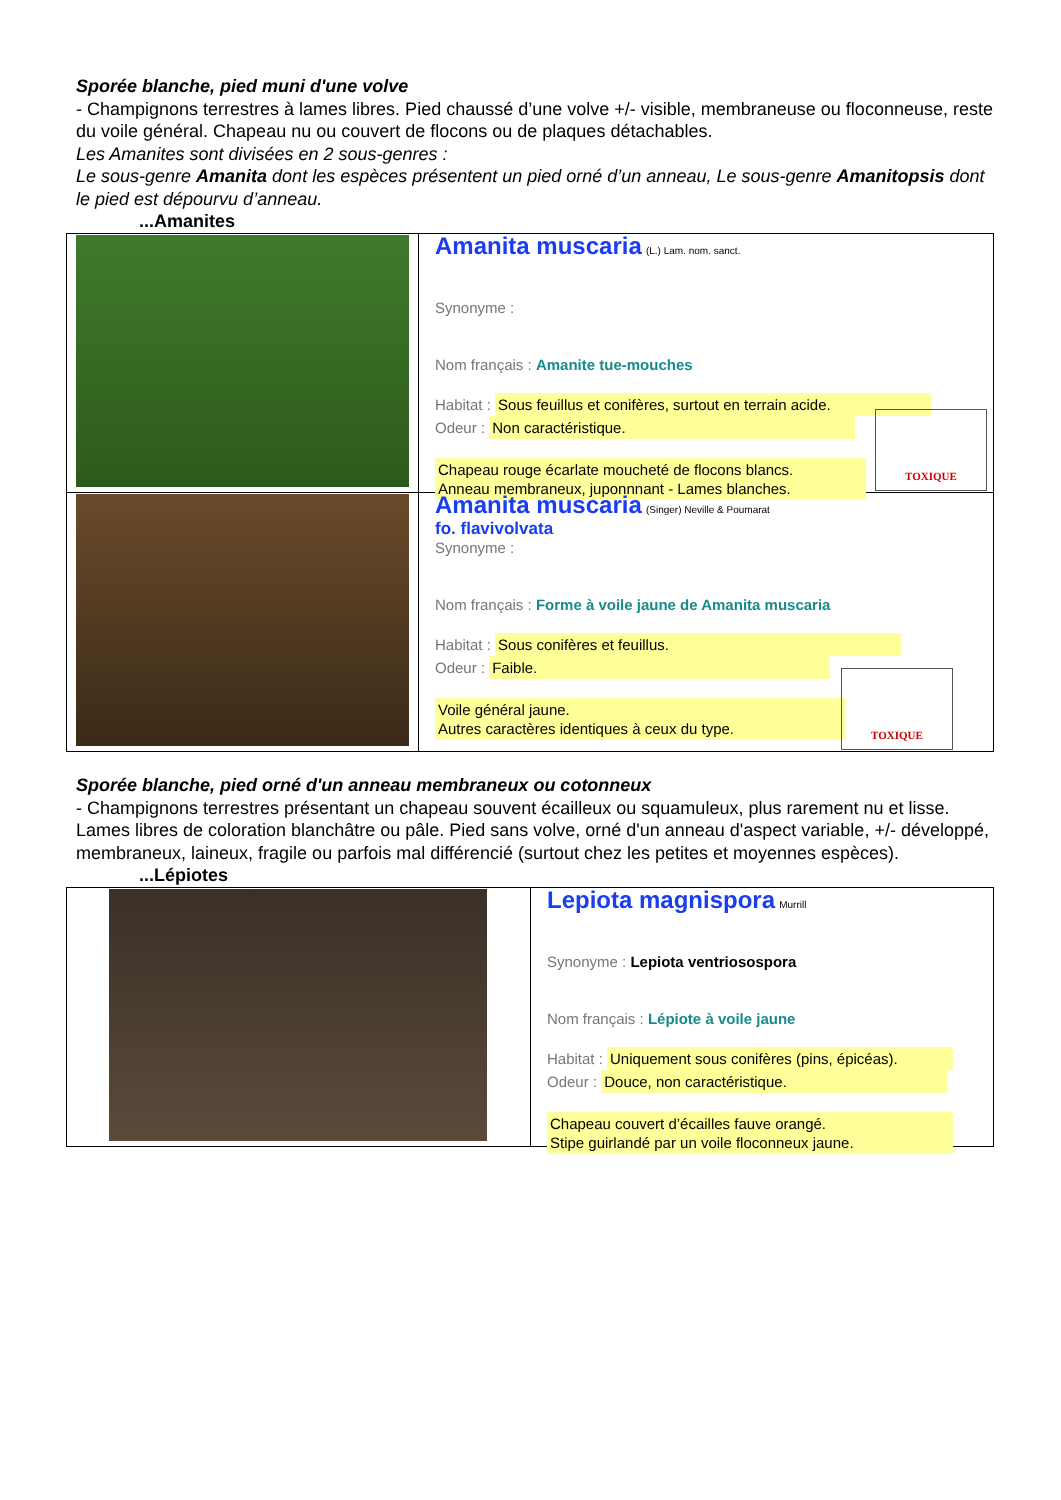Sporée blanche, pied muni d'une volve
- Champignons terrestres à lames libres. Pied chaussé d’une volve +/- visible, membraneuse ou floconneuse, reste du voile général. Chapeau nu ou couvert de flocons ou de plaques détachables.
Les Amanites sont divisées en 2 sous-genres :
Le sous-genre Amanita dont les espèces présentent un pied orné d’un anneau, Le sous-genre Amanitopsis dont le pied est dépourvu d’anneau.
...Amanites
| | Amanita muscaria (L.) Lam. nom. sanct. Synonyme : Nom français : Amanite tue-mouches Habitat : Sous feuillus et conifères, surtout en terrain acide. Odeur : Non caractéristique. TOXIQUE Chapeau rouge écarlate moucheté de flocons blancs. Anneau membraneux, juponnnant - Lames blanches. |
| | Amanita muscaria (Singer) Neville & Poumarat fo. flavivolvata Synonyme : Nom français : Forme à voile jaune de Amanita muscaria Habitat : Sous conifères et feuillus. Odeur : Faible. TOXIQUE Voile général jaune. Autres caractères identiques à ceux du type. |
Sporée blanche, pied orné d'un anneau membraneux ou cotonneux
- Champignons terrestres présentant un chapeau souvent écailleux ou squamuleux, plus rarement nu et lisse. Lames libres de coloration blanchâtre ou pâle. Pied sans volve, orné d'un anneau d'aspect variable, +/- développé, membraneux, laineux, fragile ou parfois mal différencié (surtout chez les petites et moyennes espèces).
...Lépiotes
| | Lepiota magnispora Murrill Synonyme : Lepiota ventriosospora Nom français : Lépiote à voile jaune Habitat : Uniquement sous conifères (pins, épicéas). Odeur : Douce, non caractéristique. Chapeau couvert d’écailles fauve orangé. Stipe guirlandé par un voile floconneux jaune. |